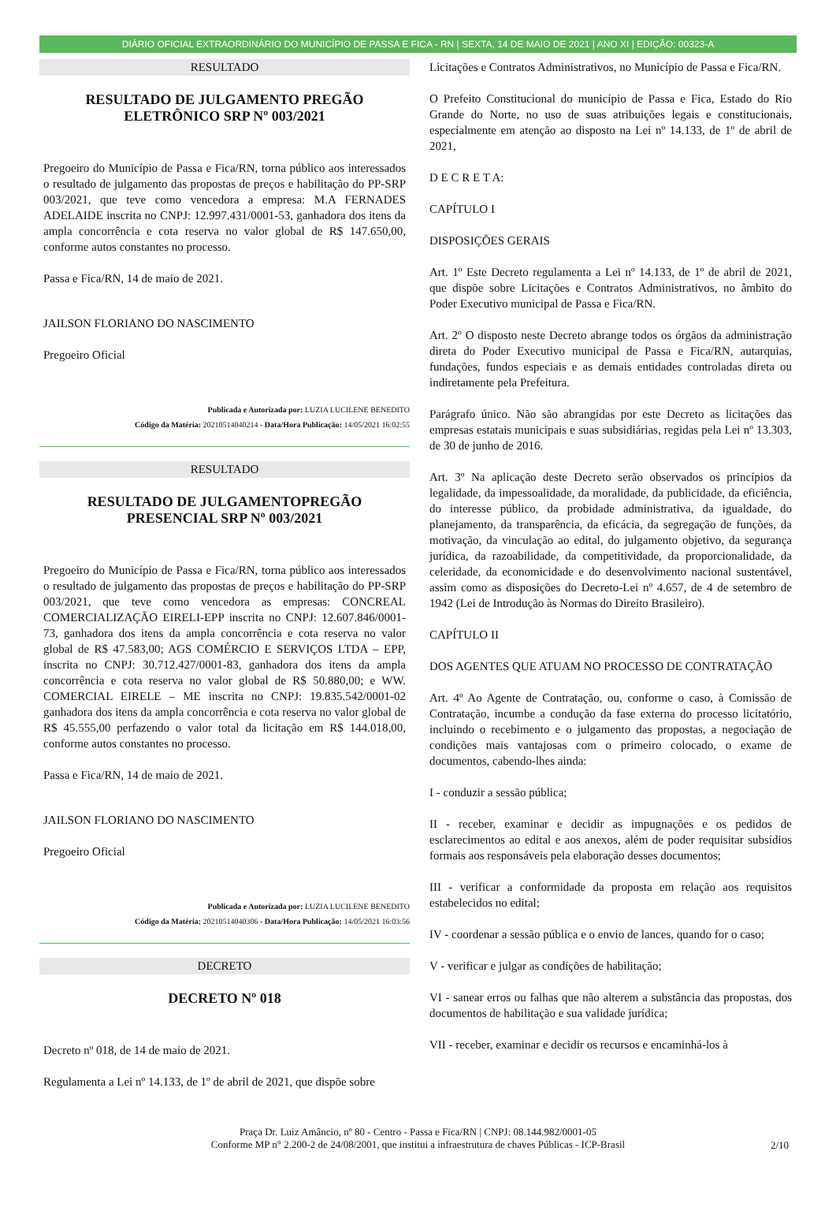DIÁRIO OFICIAL EXTRAORDINÁRIO DO MUNICÍPIO DE PASSA E FICA - RN | SEXTA, 14 DE MAIO DE 2021 | ANO XI | EDIÇÃO: 00323-A
RESULTADO
RESULTADO DE JULGAMENTO PREGÃO ELETRÔNICO SRP Nº 003/2021
Pregoeiro do Município de Passa e Fica/RN, torna público aos interessados o resultado de julgamento das propostas de preços e habilitação do PP-SRP 003/2021, que teve como vencedora a empresa: M.A FERNADES ADELAIDE inscrita no CNPJ: 12.997.431/0001-53, ganhadora dos itens da ampla concorrência e cota reserva no valor global de R$ 147.650,00, conforme autos constantes no processo.
Passa e Fica/RN, 14 de maio de 2021.
JAILSON FLORIANO DO NASCIMENTO
Pregoeiro Oficial
Publicada e Autorizada por: LUZIA LUCILENE BENEDITO
Código da Matéria: 20210514040214 - Data/Hora Publicação: 14/05/2021 16:02:55
RESULTADO
RESULTADO DE JULGAMENTOPREGÃO PRESENCIAL SRP Nº 003/2021
Pregoeiro do Município de Passa e Fica/RN, torna público aos interessados o resultado de julgamento das propostas de preços e habilitação do PP-SRP 003/2021, que teve como vencedora as empresas: CONCREAL COMERCIALIZAÇÃO EIRELI-EPP inscrita no CNPJ: 12.607.846/0001-73, ganhadora dos itens da ampla concorrência e cota reserva no valor global de R$ 47.583,00; AGS COMÉRCIO E SERVIÇOS LTDA – EPP, inscrita no CNPJ: 30.712.427/0001-83, ganhadora dos itens da ampla concorrência e cota reserva no valor global de R$ 50.880,00; e WW. COMERCIAL EIRELE – ME inscrita no CNPJ: 19.835.542/0001-02 ganhadora dos itens da ampla concorrência e cota reserva no valor global de R$ 45.555,00 perfazendo o valor total da licitação em R$ 144.018,00, conforme autos constantes no processo.
Passa e Fica/RN, 14 de maio de 2021.
JAILSON FLORIANO DO NASCIMENTO
Pregoeiro Oficial
Publicada e Autorizada por: LUZIA LUCILENE BENEDITO
Código da Matéria: 20210514040306 - Data/Hora Publicação: 14/05/2021 16:03:56
DECRETO
DECRETO Nº 018
Decreto nº 018, de 14 de maio de 2021.
Regulamenta a Lei nº 14.133, de 1º de abril de 2021, que dispõe sobre
Licitações e Contratos Administrativos, no Município de Passa e Fica/RN.
O Prefeito Constitucional do município de Passa e Fica, Estado do Rio Grande do Norte, no uso de suas atribuições legais e constitucionais, especialmente em atenção ao disposto na Lei nº 14.133, de 1º de abril de 2021,
D E C R E T A:
CAPÍTULO I
DISPOSIÇÕES GERAIS
Art. 1º Este Decreto regulamenta a Lei nº 14.133, de 1º de abril de 2021, que dispõe sobre Licitações e Contratos Administrativos, no âmbito do Poder Executivo municipal de Passa e Fica/RN.
Art. 2º O disposto neste Decreto abrange todos os órgãos da administração direta do Poder Executivo municipal de Passa e Fica/RN, autarquias, fundações, fundos especiais e as demais entidades controladas direta ou indiretamente pela Prefeitura.
Parágrafo único. Não são abrangidas por este Decreto as licitações das empresas estatais municipais e suas subsidiárias, regidas pela Lei nº 13.303, de 30 de junho de 2016.
Art. 3º Na aplicação deste Decreto serão observados os princípios da legalidade, da impessoalidade, da moralidade, da publicidade, da eficiência, do interesse público, da probidade administrativa, da igualdade, do planejamento, da transparência, da eficácia, da segregação de funções, da motivação, da vinculação ao edital, do julgamento objetivo, da segurança jurídica, da razoabilidade, da competitividade, da proporcionalidade, da celeridade, da economicidade e do desenvolvimento nacional sustentável, assim como as disposições do Decreto-Lei nº 4.657, de 4 de setembro de 1942 (Lei de Introdução às Normas do Direito Brasileiro).
CAPÍTULO II
DOS AGENTES QUE ATUAM NO PROCESSO DE CONTRATAÇÃO
Art. 4º Ao Agente de Contratação, ou, conforme o caso, à Comissão de Contratação, incumbe a condução da fase externa do processo licitatório, incluindo o recebimento e o julgamento das propostas, a negociação de condições mais vantajosas com o primeiro colocado, o exame de documentos, cabendo-lhes ainda:
I - conduzir a sessão pública;
II - receber, examinar e decidir as impugnações e os pedidos de esclarecimentos ao edital e aos anexos, além de poder requisitar subsídios formais aos responsáveis pela elaboração desses documentos;
III - verificar a conformidade da proposta em relação aos requisitos estabelecidos no edital;
IV - coordenar a sessão pública e o envio de lances, quando for o caso;
V - verificar e julgar as condições de habilitação;
VI - sanear erros ou falhas que não alterem a substância das propostas, dos documentos de habilitação e sua validade jurídica;
VII - receber, examinar e decidir os recursos e encaminhá-los à
Praça Dr. Luiz Amâncio, nº 80 - Centro - Passa e Fica/RN | CNPJ: 08.144.982/0001-05
Conforme MP n° 2.200-2 de 24/08/2001, que institui a infraestrutura de chaves Públicas - ICP-Brasil
2/10